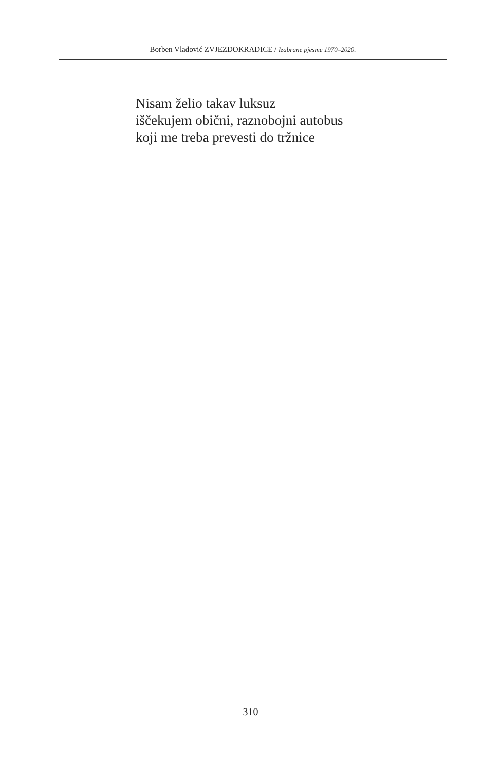Borben Vladović ZVJEZDOKRADICE / Izabrane pjesme 1970–2020.
Nisam želio takav luksuz
iščekujem obični, raznobojni autobus
koji me treba prevesti do tržnice
310